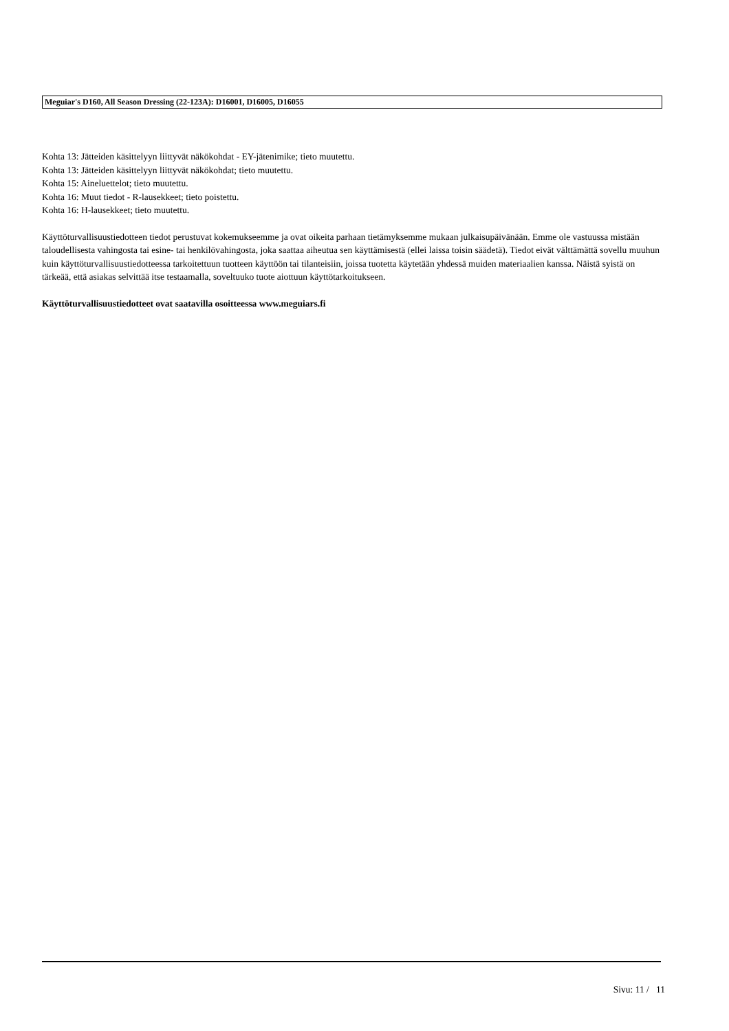Meguiar's D160, All Season Dressing (22-123A): D16001, D16005, D16055
Kohta 13: Jätteiden käsittelyyn liittyvät näkökohdat - EY-jätenimike; tieto muutettu.
Kohta 13: Jätteiden käsittelyyn liittyvät näkökohdat; tieto muutettu.
Kohta 15: Aineluettelot; tieto muutettu.
Kohta 16: Muut tiedot - R-lausekkeet; tieto poistettu.
Kohta 16: H-lausekkeet; tieto muutettu.
Käyttöturvallisuustiedotteen tiedot perustuvat kokemukseemme ja ovat oikeita parhaan tietämyksemme mukaan julkaisupäivänään. Emme ole vastuussa mistään taloudellisesta vahingosta tai esine- tai henkilövahingosta, joka saattaa aiheutua sen käyttämisestä (ellei laissa toisin säädetä). Tiedot eivät välttämättä sovellu muuhun kuin käyttöturvallisuustiedotteessa tarkoitettuun tuotteen käyttöön tai tilanteisiin, joissa tuotetta käytetään yhdessä muiden materiaalien kanssa. Näistä syistä on tärkeää, että asiakas selvittää itse testaamalla, soveltuuko tuote aiottuun käyttötarkoitukseen.
Käyttöturvallisuustiedotteet ovat saatavilla osoitteessa www.meguiars.fi
Sivu: 11 / 11